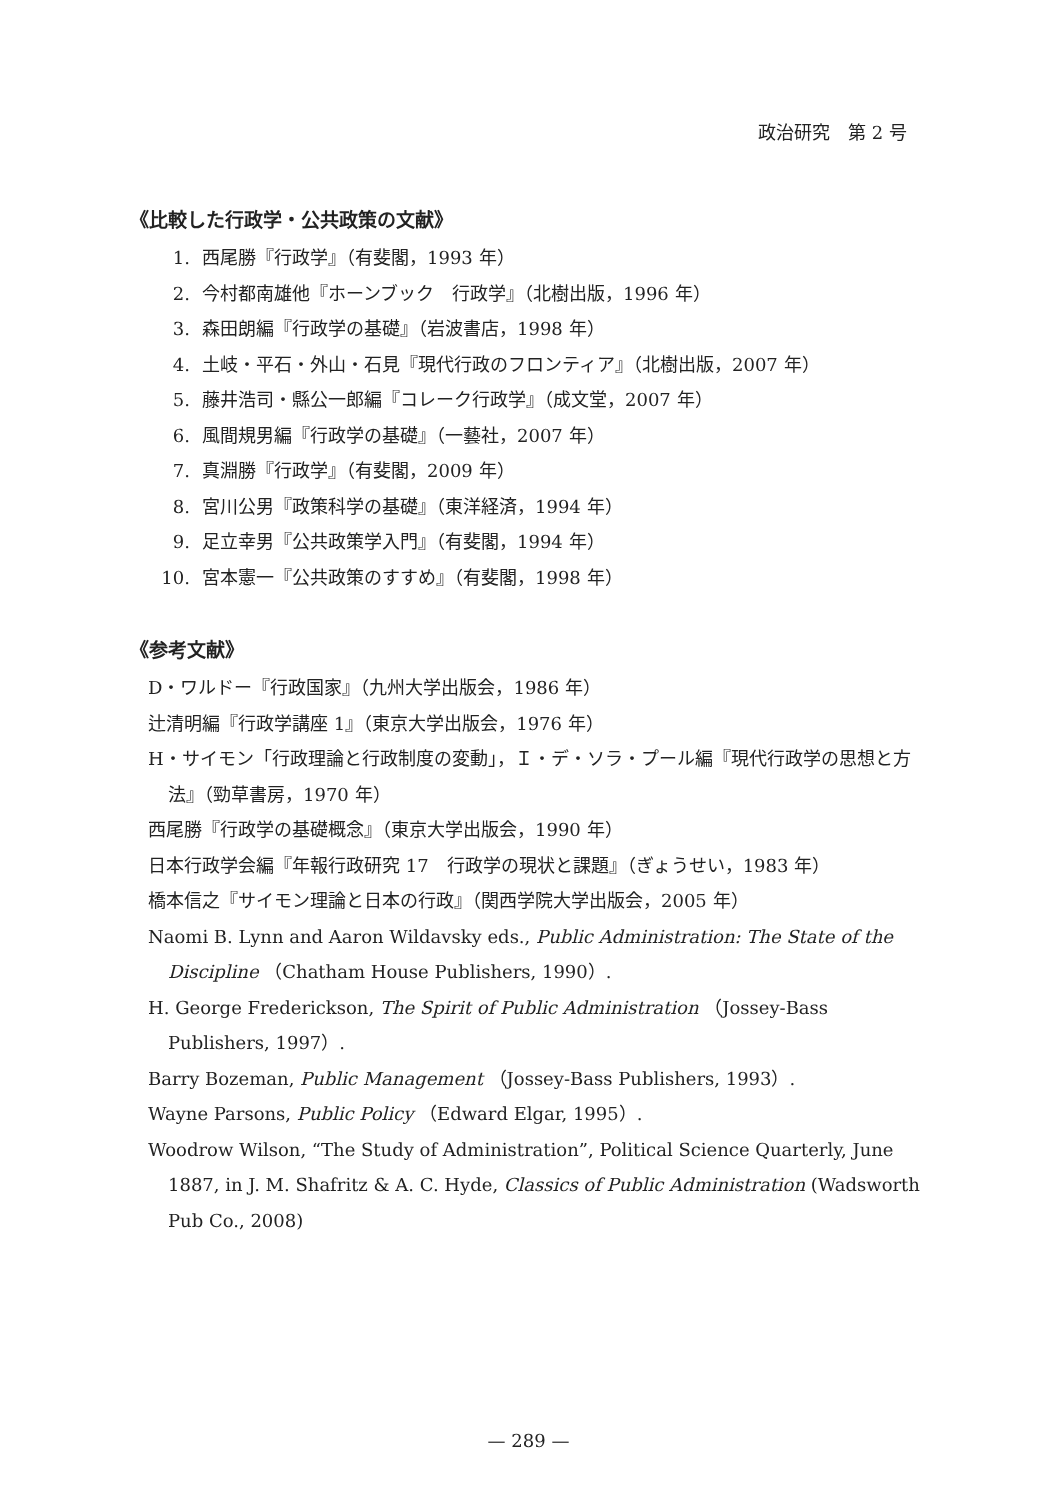政治研究　第 2 号
《比較した行政学・公共政策の文献》
1. 西尾勝『行政学』（有斐閣，1993 年）
2. 今村都南雄他『ホーンブック　行政学』（北樹出版，1996 年）
3. 森田朗編『行政学の基礎』（岩波書店，1998 年）
4. 土岐・平石・外山・石見『現代行政のフロンティア』（北樹出版，2007 年）
5. 藤井浩司・縣公一郎編『コレーク行政学』（成文堂，2007 年）
6. 風間規男編『行政学の基礎』（一藝社，2007 年）
7. 真淵勝『行政学』（有斐閣，2009 年）
8. 宮川公男『政策科学の基礎』（東洋経済，1994 年）
9. 足立幸男『公共政策学入門』（有斐閣，1994 年）
10. 宮本憲一『公共政策のすすめ』（有斐閣，1998 年）
《参考文献》
D・ワルドー『行政国家』（九州大学出版会，1986 年）
辻清明編『行政学講座 1』（東京大学出版会，1976 年）
H・サイモン「行政理論と行政制度の変動」，Ｉ・デ・ソラ・プール編『現代行政学の思想と方法』（勁草書房，1970 年）
西尾勝『行政学の基礎概念』（東京大学出版会，1990 年）
日本行政学会編『年報行政研究 17　行政学の現状と課題』（ぎょうせい，1983 年）
橋本信之『サイモン理論と日本の行政』（関西学院大学出版会，2005 年）
Naomi B. Lynn and Aaron Wildavsky eds., Public Administration: The State of the Discipline （Chatham House Publishers, 1990）.
H. George Frederickson, The Spirit of Public Administration （Jossey-Bass Publishers, 1997）.
Barry Bozeman, Public Management （Jossey-Bass Publishers, 1993）.
Wayne Parsons, Public Policy （Edward Elgar, 1995）.
Woodrow Wilson, “The Study of Administration”, Political Science Quarterly, June 1887, in J. M. Shafritz & A. C. Hyde, Classics of Public Administration (Wadsworth Pub Co., 2008)
— 289 —